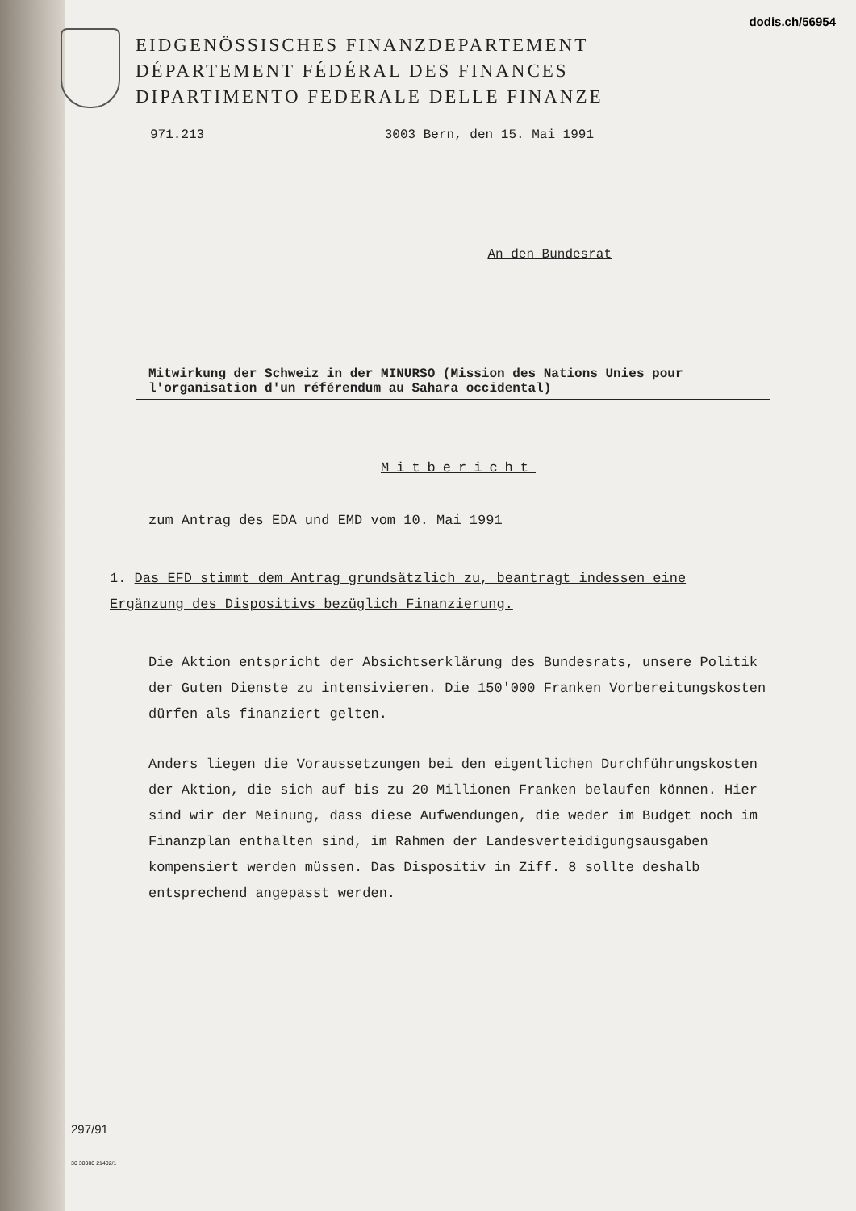dodis.ch/56954
EIDGENÖSSISCHES FINANZDEPARTEMENT
DÉPARTEMENT FÉDÉRAL DES FINANCES
DIPARTIMENTO FEDERALE DELLE FINANZE
971.213 3003 Bern, den 15. Mai 1991
An den Bundesrat
Mitwirkung der Schweiz in der MINURSO (Mission des Nations Unies pour l'organisation d'un référendum au Sahara occidental)
Mitbericht
zum Antrag des EDA und EMD vom 10. Mai 1991
1. Das EFD stimmt dem Antrag grundsätzlich zu, beantragt indessen eine Ergänzung des Dispositivs bezüglich Finanzierung.
Die Aktion entspricht der Absichtserklärung des Bundesrats, unsere Politik der Guten Dienste zu intensivieren. Die 150'000 Franken Vorbereitungskosten dürfen als finanziert gelten.
Anders liegen die Voraussetzungen bei den eigentlichen Durchführungskosten der Aktion, die sich auf bis zu 20 Millionen Franken belaufen können. Hier sind wir der Meinung, dass diese Aufwendungen, die weder im Budget noch im Finanzplan enthalten sind, im Rahmen der Landesverteidigungsausgaben kompensiert werden müssen. Das Dispositiv in Ziff. 8 sollte deshalb entsprechend angepasst werden.
297/91
30 30000 21402/1